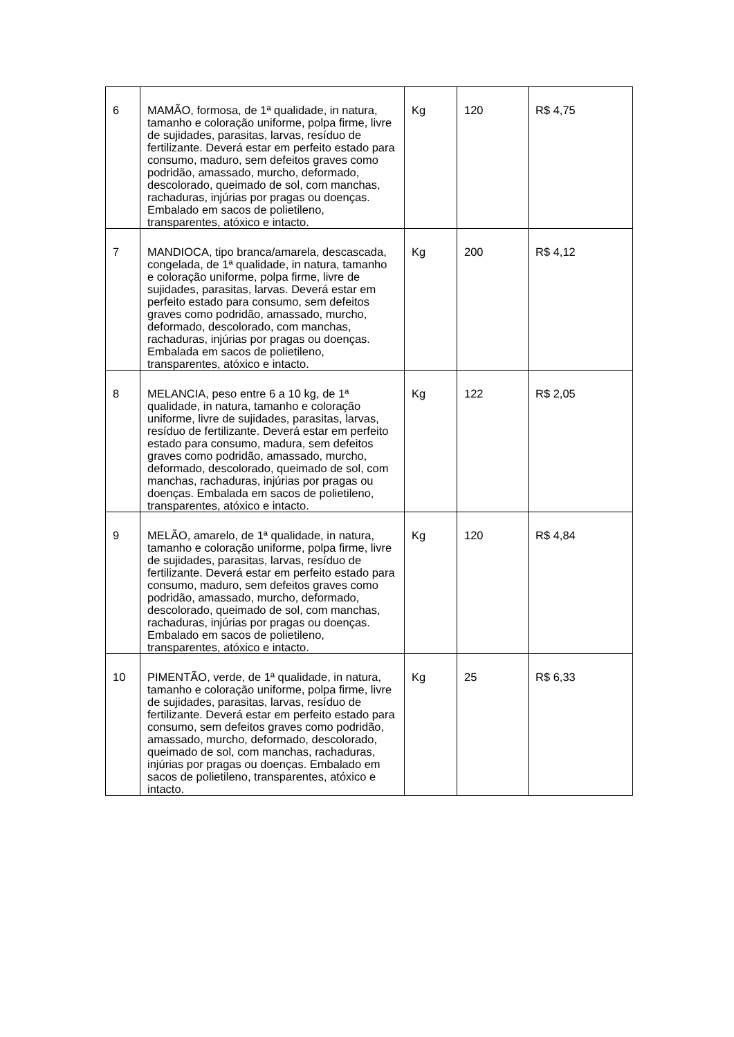| 6 | MAMÃO, formosa, de 1ª qualidade, in natura, tamanho e coloração uniforme, polpa firme, livre de sujidades, parasitas, larvas, resíduo de fertilizante. Deverá estar em perfeito estado para consumo, maduro, sem defeitos graves como podridão, amassado, murcho, deformado, descolorado, queimado de sol, com manchas, rachaduras, injúrias por pragas ou doenças. Embalado em sacos de polietileno, transparentes, atóxico e intacto. | Kg | 120 | R$ 4,75 |
| 7 | MANDIOCA, tipo branca/amarela, descascada, congelada, de 1ª qualidade, in natura, tamanho e coloração uniforme, polpa firme, livre de sujidades, parasitas, larvas. Deverá estar em perfeito estado para consumo, sem defeitos graves como podridão, amassado, murcho, deformado, descolorado, com manchas, rachaduras, injúrias por pragas ou doenças. Embalada em sacos de polietileno, transparentes, atóxico e intacto. | Kg | 200 | R$ 4,12 |
| 8 | MELANCIA, peso entre 6 a 10 kg, de 1ª qualidade, in natura, tamanho e coloração uniforme, livre de sujidades, parasitas, larvas, resíduo de fertilizante. Deverá estar em perfeito estado para consumo, madura, sem defeitos graves como podridão, amassado, murcho, deformado, descolorado, queimado de sol, com manchas, rachaduras, injúrias por pragas ou doenças. Embalada em sacos de polietileno, transparentes, atóxico e intacto. | Kg | 122 | R$ 2,05 |
| 9 | MELÃO, amarelo, de 1ª qualidade, in natura, tamanho e coloração uniforme, polpa firme, livre de sujidades, parasitas, larvas, resíduo de fertilizante. Deverá estar em perfeito estado para consumo, maduro, sem defeitos graves como podridão, amassado, murcho, deformado, descolorado, queimado de sol, com manchas, rachaduras, injúrias por pragas ou doenças. Embalado em sacos de polietileno, transparentes, atóxico e intacto. | Kg | 120 | R$ 4,84 |
| 10 | PIMENTÃO, verde, de 1ª qualidade, in natura, tamanho e coloração uniforme, polpa firme, livre de sujidades, parasitas, larvas, resíduo de fertilizante. Deverá estar em perfeito estado para consumo, sem defeitos graves como podridão, amassado, murcho, deformado, descolorado, queimado de sol, com manchas, rachaduras, injúrias por pragas ou doenças. Embalado em sacos de polietileno, transparentes, atóxico e intacto. | Kg | 25 | R$ 6,33 |